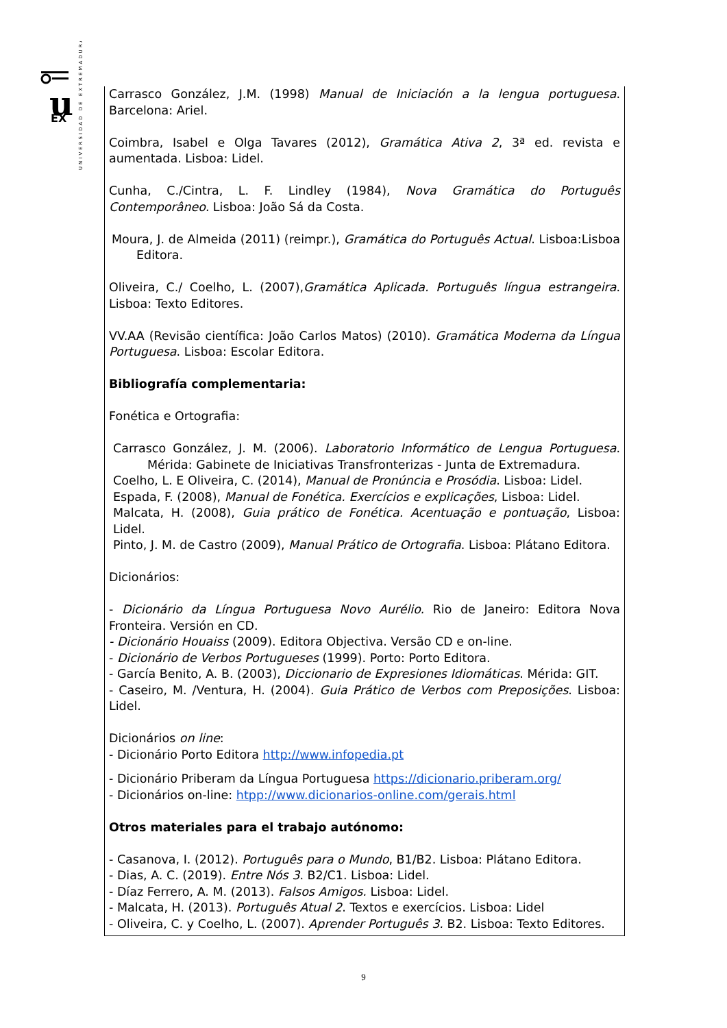u
EX
UNIVERSIDAD DE EXTREMADURA
Carrasco González, J.M. (1998) Manual de Iniciación a la lengua portuguesa. Barcelona: Ariel.
Coimbra, Isabel e Olga Tavares (2012), Gramática Ativa 2, 3ª ed. revista e aumentada. Lisboa: Lidel.
Cunha, C./Cintra, L. F. Lindley (1984), Nova Gramática do Português Contemporâneo. Lisboa: João Sá da Costa.
Moura, J. de Almeida (2011) (reimpr.), Gramática do Português Actual. Lisboa:Lisboa Editora.
Oliveira, C./ Coelho, L. (2007),Gramática Aplicada. Português língua estrangeira. Lisboa: Texto Editores.
VV.AA (Revisão científica: João Carlos Matos) (2010). Gramática Moderna da Língua Portuguesa. Lisboa: Escolar Editora.
Bibliografía complementaria:
Fonética e Ortografia:
Carrasco González, J. M. (2006). Laboratorio Informático de Lengua Portuguesa. Mérida: Gabinete de Iniciativas Transfronterizas - Junta de Extremadura.
Coelho, L. E Oliveira, C. (2014), Manual de Pronúncia e Prosódia. Lisboa: Lidel.
Espada, F. (2008), Manual de Fonética. Exercícios e explicações, Lisboa: Lidel.
Malcata, H. (2008), Guia prático de Fonética. Acentuação e pontuação, Lisboa: Lidel.
Pinto, J. M. de Castro (2009), Manual Prático de Ortografia. Lisboa: Plátano Editora.
Dicionários:
- Dicionário da Língua Portuguesa Novo Aurélio. Rio de Janeiro: Editora Nova Fronteira. Versión en CD.
- Dicionário Houaiss (2009). Editora Objectiva. Versão CD e on-line.
- Dicionário de Verbos Portugueses (1999). Porto: Porto Editora.
- García Benito, A. B. (2003), Diccionario de Expresiones Idiomáticas. Mérida: GIT.
- Caseiro, M. /Ventura, H. (2004). Guia Prático de Verbos com Preposições. Lisboa: Lidel.
Dicionários on line:
- Dicionário Porto Editora http://www.infopedia.pt
- Dicionário Priberam da Língua Portuguesa https://dicionario.priberam.org/
- Dicionários on-line: htpp://www.dicionarios-online.com/gerais.html
Otros materiales para el trabajo autónomo:
- Casanova, I. (2012). Português para o Mundo, B1/B2. Lisboa: Plátano Editora.
- Dias, A. C. (2019). Entre Nós 3. B2/C1. Lisboa: Lidel.
- Díaz Ferrero, A. M. (2013). Falsos Amigos. Lisboa: Lidel.
- Malcata, H. (2013). Português Atual 2. Textos e exercícios. Lisboa: Lidel
- Oliveira, C. y Coelho, L. (2007). Aprender Português 3. B2. Lisboa: Texto Editores.
9